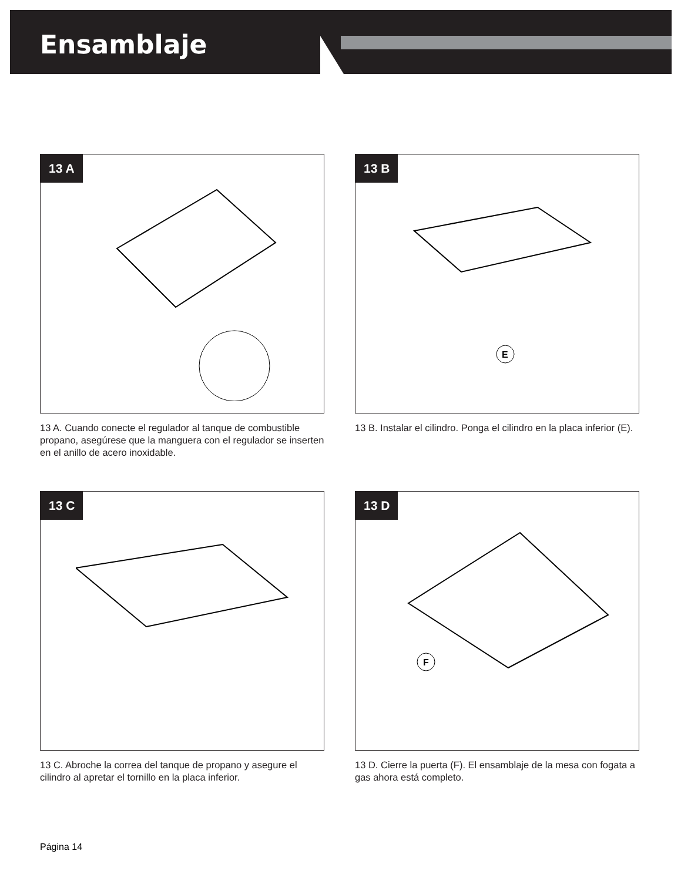Ensamblaje
13 A
13 A. Cuando conecte el regulador al tanque de combustible propano, asegúrese que la manguera con el regulador se inserten en el anillo de acero inoxidable.
13 B
E
13 B. Instalar el cilindro. Ponga el cilindro en la placa inferior (E).
13 C
13 C. Abroche la correa del tanque de propano y asegure el cilindro al apretar el tornillo en la placa inferior.
13 D
F
13 D. Cierre la puerta (F). El ensamblaje de la mesa con fogata a gas ahora está completo.
Página 14